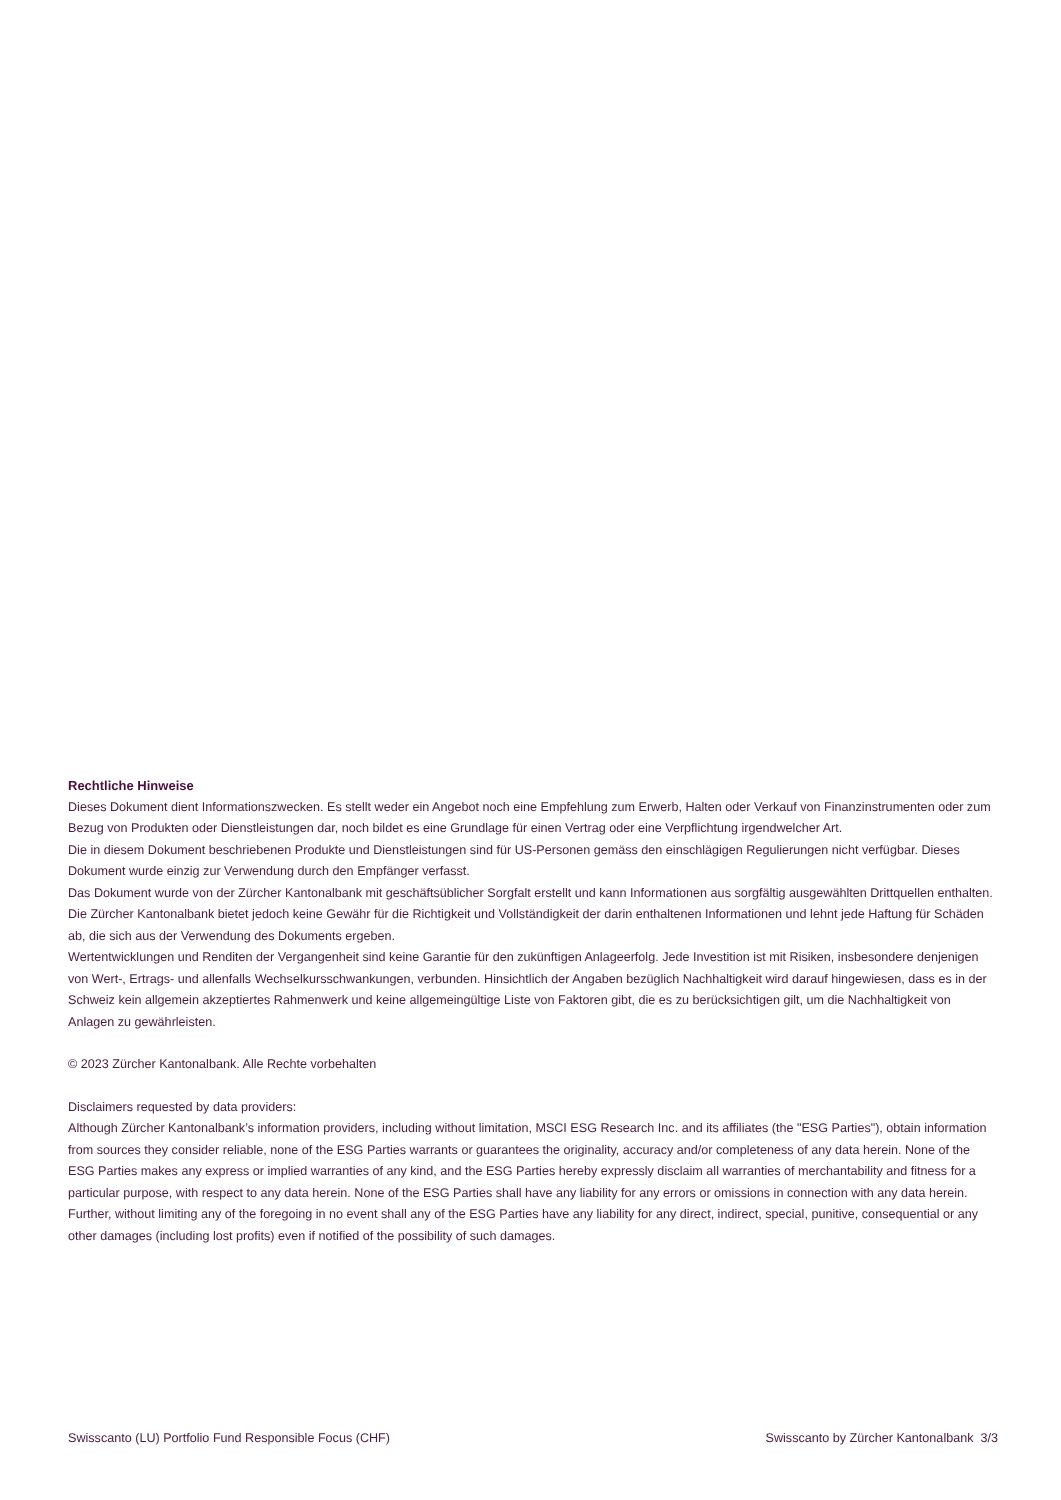Rechtliche Hinweise
Dieses Dokument dient Informationszwecken. Es stellt weder ein Angebot noch eine Empfehlung zum Erwerb, Halten oder Verkauf von Finanzinstrumenten oder zum Bezug von Produkten oder Dienstleistungen dar, noch bildet es eine Grundlage für einen Vertrag oder eine Verpflichtung irgendwelcher Art.
Die in diesem Dokument beschriebenen Produkte und Dienstleistungen sind für US-Personen gemäss den einschlägigen Regulierungen nicht verfügbar. Dieses Dokument wurde einzig zur Verwendung durch den Empfänger verfasst.
Das Dokument wurde von der Zürcher Kantonalbank mit geschäftsüblicher Sorgfalt erstellt und kann Informationen aus sorgfältig ausgewählten Drittquellen enthalten. Die Zürcher Kantonalbank bietet jedoch keine Gewähr für die Richtigkeit und Vollständigkeit der darin enthaltenen Informationen und lehnt jede Haftung für Schäden ab, die sich aus der Verwendung des Dokuments ergeben.
Wertentwicklungen und Renditen der Vergangenheit sind keine Garantie für den zukünftigen Anlageerfolg. Jede Investition ist mit Risiken, insbesondere denjenigen von Wert-, Ertrags- und allenfalls Wechselkursschwankungen, verbunden. Hinsichtlich der Angaben bezüglich Nachhaltigkeit wird darauf hingewiesen, dass es in der Schweiz kein allgemein akzeptiertes Rahmenwerk und keine allgemeingültige Liste von Faktoren gibt, die es zu berücksichtigen gilt, um die Nachhaltigkeit von Anlagen zu gewährleisten.
© 2023 Zürcher Kantonalbank. Alle Rechte vorbehalten
Disclaimers requested by data providers:
Although Zürcher Kantonalbank’s information providers, including without limitation, MSCI ESG Research Inc. and its affiliates (the "ESG Parties"), obtain information from sources they consider reliable, none of the ESG Parties warrants or guarantees the originality, accuracy and/or completeness of any data herein. None of the ESG Parties makes any express or implied warranties of any kind, and the ESG Parties hereby expressly disclaim all warranties of merchantability and fitness for a particular purpose, with respect to any data herein. None of the ESG Parties shall have any liability for any errors or omissions in connection with any data herein. Further, without limiting any of the foregoing in no event shall any of the ESG Parties have any liability for any direct, indirect, special, punitive, consequential or any other damages (including lost profits) even if notified of the possibility of such damages.
Swisscanto (LU) Portfolio Fund Responsible Focus (CHF) Swisscanto by Zürcher Kantonalbank 3/3